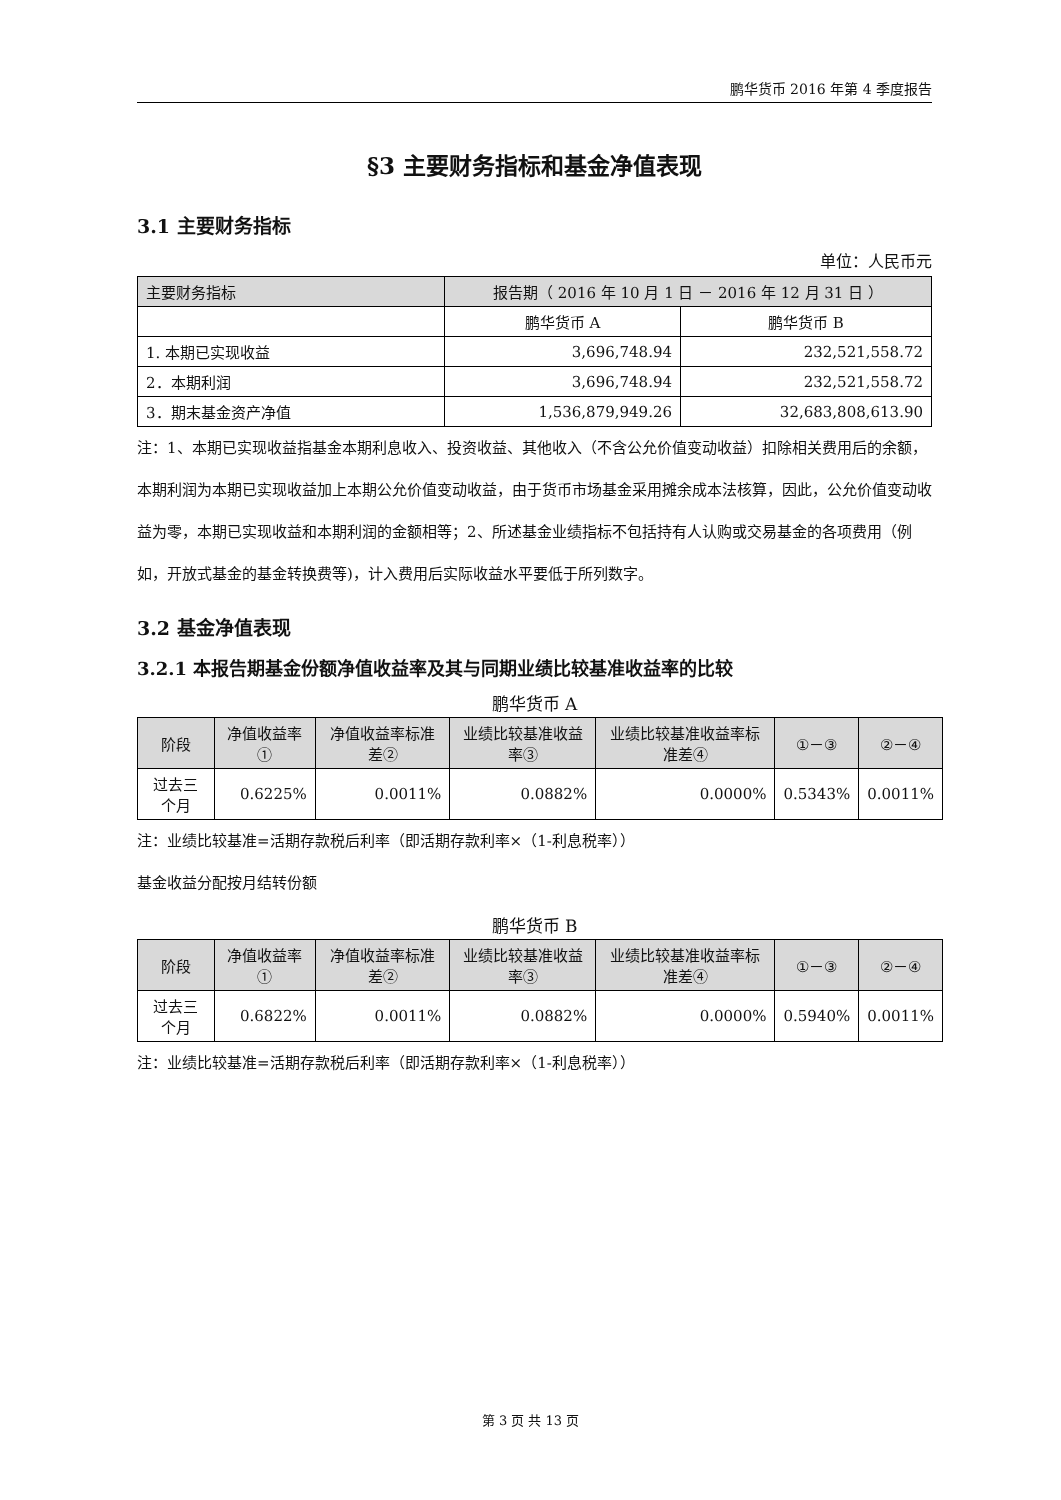鹏华货币 2016 年第 4 季度报告
§3 主要财务指标和基金净值表现
3.1 主要财务指标
单位：人民币元
| 主要财务指标 | 报告期（ 2016 年 10 月 1 日 － 2016 年 12 月 31 日 ） | |
| --- | --- | --- |
| | 鹏华货币 A | 鹏华货币 B |
| 1. 本期已实现收益 | 3,696,748.94 | 232,521,558.72 |
| 2．本期利润 | 3,696,748.94 | 232,521,558.72 |
| 3．期末基金资产净值 | 1,536,879,949.26 | 32,683,808,613.90 |
注：1、本期已实现收益指基金本期利息收入、投资收益、其他收入（不含公允价值变动收益）扣除相关费用后的余额，本期利润为本期已实现收益加上本期公允价值变动收益，由于货币市场基金采用摊余成本法核算，因此，公允价值变动收益为零，本期已实现收益和本期利润的金额相等；2、所述基金业绩指标不包括持有人认购或交易基金的各项费用（例如，开放式基金的基金转换费等)，计入费用后实际收益水平要低于所列数字。
3.2 基金净值表现
3.2.1 本报告期基金份额净值收益率及其与同期业绩比较基准收益率的比较
鹏华货币 A
| 阶段 | 净值收益率① | 净值收益率标准差② | 业绩比较基准收益率③ | 业绩比较基准收益率标准差④ | ①－③ | ②－④ |
| --- | --- | --- | --- | --- | --- | --- |
| 过去三个月 | 0.6225% | 0.0011% | 0.0882% | 0.0000% | 0.5343% | 0.0011% |
注：业绩比较基准=活期存款税后利率（即活期存款利率×（1-利息税率））
基金收益分配按月结转份额
鹏华货币 B
| 阶段 | 净值收益率① | 净值收益率标准差② | 业绩比较基准收益率③ | 业绩比较基准收益率标准差④ | ①－③ | ②－④ |
| --- | --- | --- | --- | --- | --- | --- |
| 过去三个月 | 0.6822% | 0.0011% | 0.0882% | 0.0000% | 0.5940% | 0.0011% |
注：业绩比较基准=活期存款税后利率（即活期存款利率×（1-利息税率））
第 3 页 共 13 页